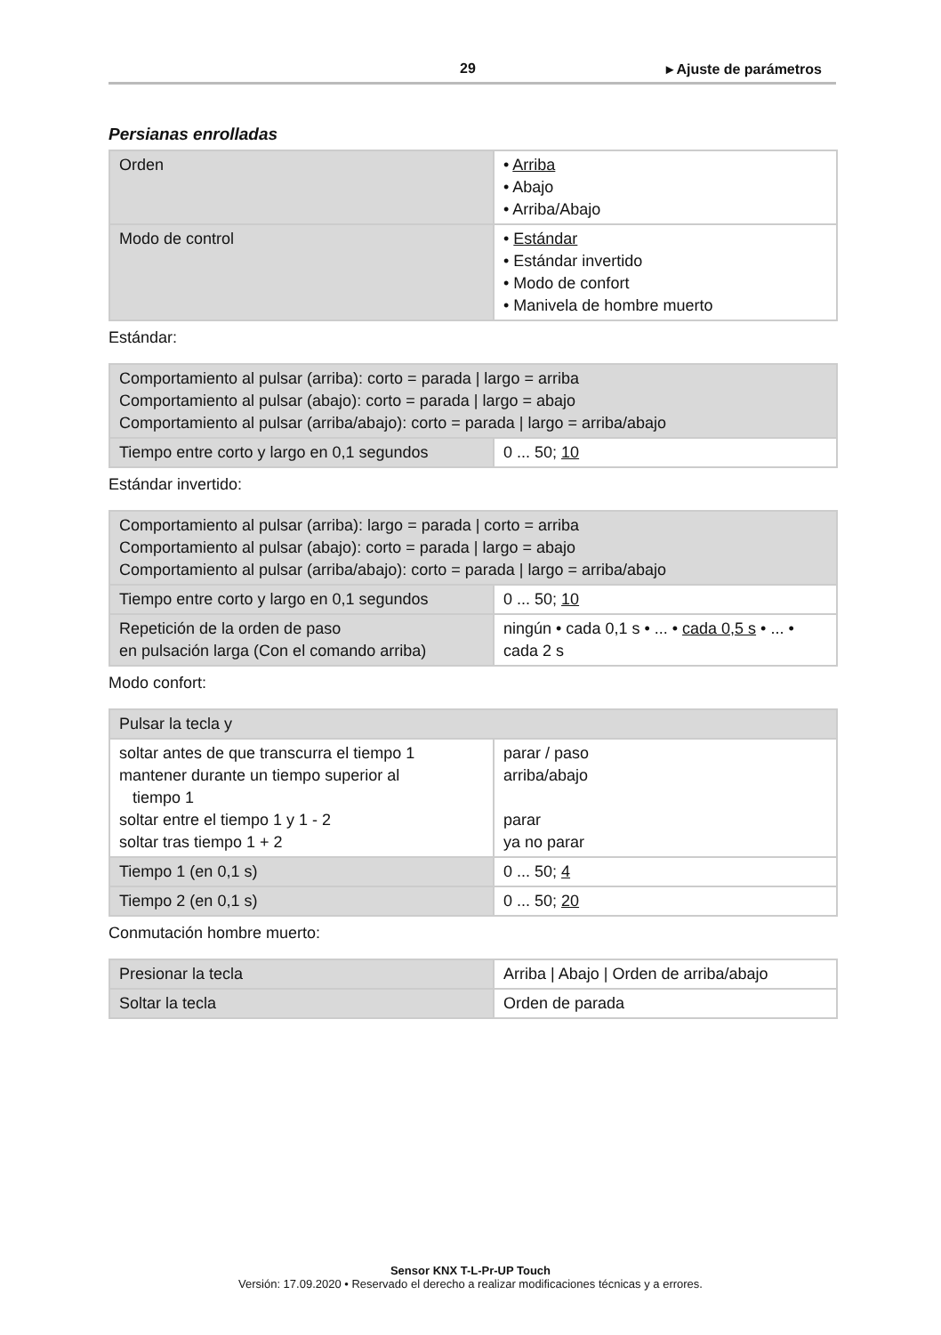29 ▸ Ajuste de parámetros
Persianas enrolladas
| Orden | • Arriba • Abajo • Arriba/Abajo |
| Modo de control | • Estándar • Estándar invertido • Modo de confort • Manivela de hombre muerto |
Estándar:
| Comportamiento al pulsar (arriba): corto = parada / largo = arriba Comportamiento al pulsar (abajo): corto = parada / largo = abajo Comportamiento al pulsar (arriba/abajo): corto = parada / largo = arriba/abajo | |
| Tiempo entre corto y largo en 0,1 segundos | 0 ... 50; 10 |
Estándar invertido:
| Comportamiento al pulsar (arriba): largo = parada / corto = arriba Comportamiento al pulsar (abajo): corto = parada / largo = abajo Comportamiento al pulsar (arriba/abajo): corto = parada / largo = arriba/abajo | |
| Tiempo entre corto y largo en 0,1 segundos | 0 ... 50; 10 |
| Repetición de la orden de paso en pulsación larga (Con el comando arriba) | ningún • cada 0,1 s • ... • cada 0,5 s • ... • cada 2 s |
Modo confort:
| Pulsar la tecla y | |
| soltar antes de que transcurra el tiempo 1 mantener durante un tiempo superior al tiempo 1 soltar entre el tiempo 1 y 1 - 2 soltar tras tiempo 1 + 2 | parar / paso arriba/abajo parar ya no parar |
| Tiempo 1 (en 0,1 s) | 0 ... 50; 4 |
| Tiempo 2 (en 0,1 s) | 0 ... 50; 20 |
Conmutación hombre muerto:
| Presionar la tecla | Arriba / Abajo / Orden de arriba/abajo |
| Soltar la tecla | Orden de parada |
Sensor KNX T-L-Pr-UP Touch
Versión: 17.09.2020 • Reservado el derecho a realizar modificaciones técnicas y a errores.